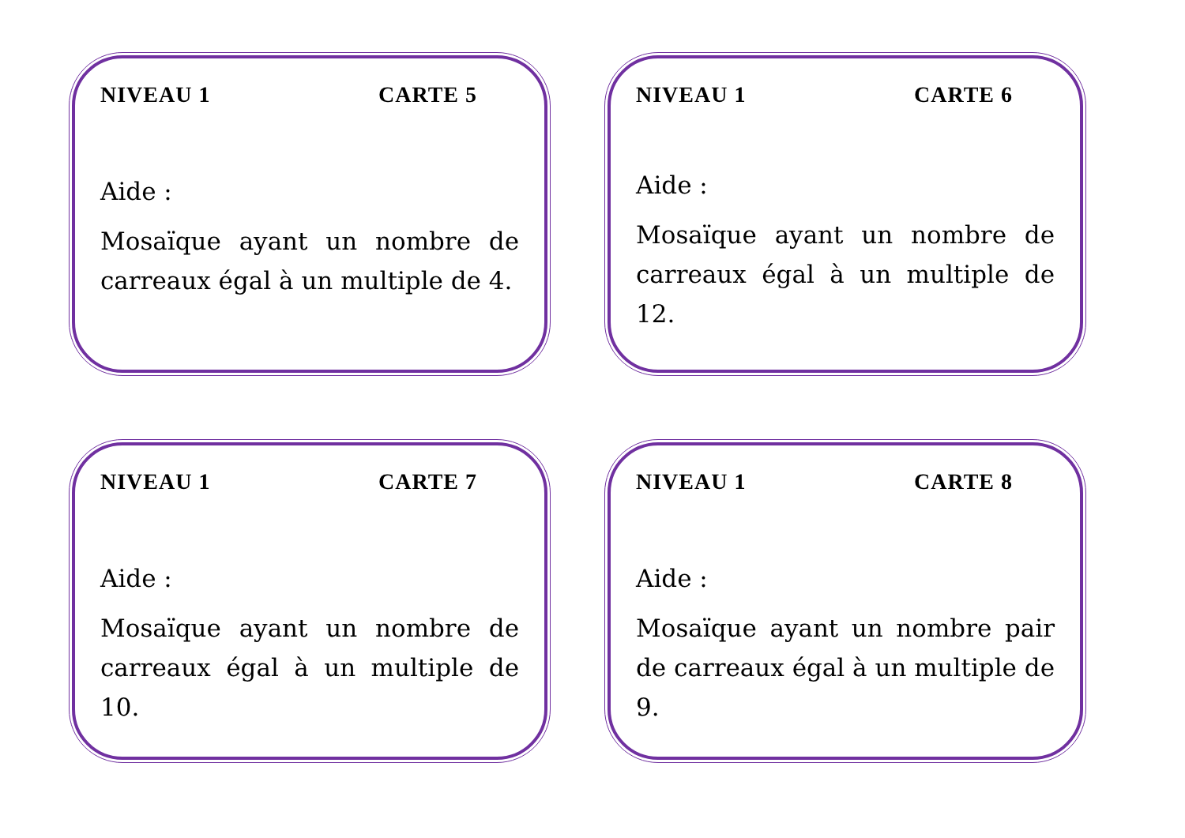NIVEAU 1 CARTE 5
Aide :
Mosaïque ayant un nombre de carreaux égal à un multiple de 4.
NIVEAU 1 CARTE 6
Aide :
Mosaïque ayant un nombre de carreaux égal à un multiple de 12.
NIVEAU 1 CARTE 7
Aide :
Mosaïque ayant un nombre de carreaux égal à un multiple de 10.
NIVEAU 1 CARTE 8
Aide :
Mosaïque ayant un nombre pair de carreaux égal à un multiple de 9.